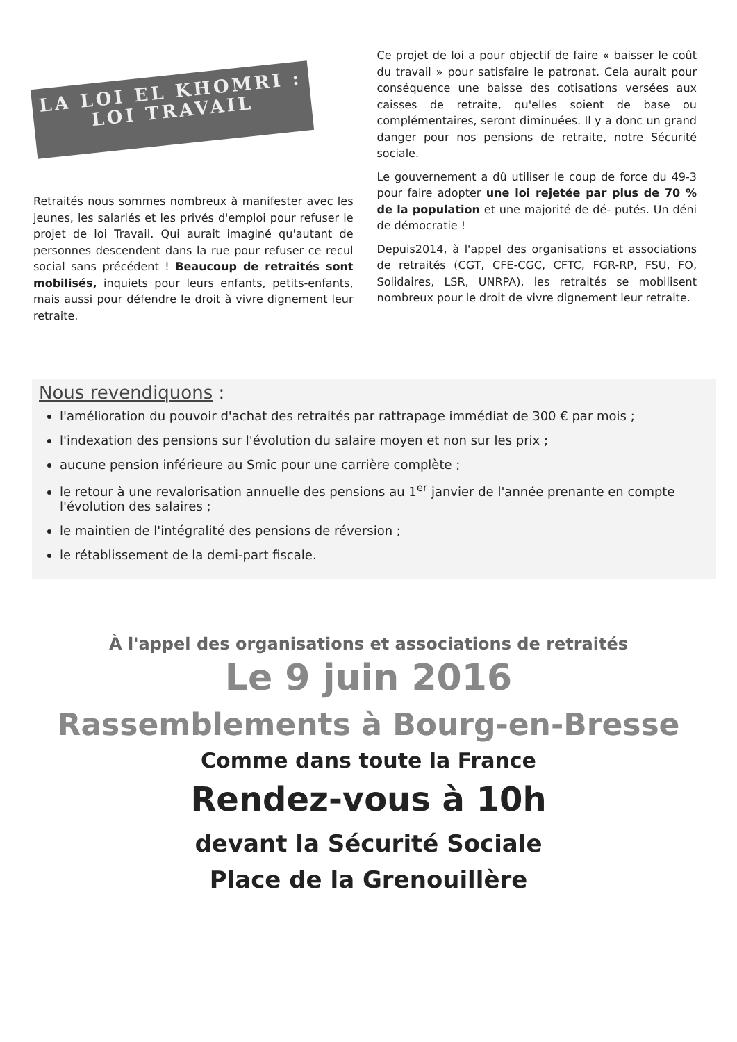LA LOI EL KHOMRI : LOI TRAVAIL
Retraités nous sommes nombreux à manifester avec les jeunes, les salariés et les privés d'emploi pour refuser le projet de loi Travail. Qui aurait imaginé qu'autant de personnes descendent dans la rue pour refuser ce recul social sans précédent ! Beaucoup de retraités sont mobilisés, inquiets pour leurs enfants, petits-enfants, mais aussi pour défendre le droit à vivre dignement leur retraite.
Ce projet de loi a pour objectif de faire « baisser le coût du travail » pour satisfaire le patronat. Cela aurait pour conséquence une baisse des cotisations versées aux caisses de retraite, qu'elles soient de base ou complémentaires, seront diminuées. Il y a donc un grand danger pour nos pensions de retraite, notre Sécurité sociale.
Le gouvernement a dû utiliser le coup de force du 49-3 pour faire adopter une loi rejetée par plus de 70 % de la population et une majorité de dé- putés. Un déni de démocratie !
Depuis2014, à l'appel des organisations et associations de retraités (CGT, CFE-CGC, CFTC, FGR-RP, FSU, FO, Solidaires, LSR, UNRPA), les retraités se mobilisent nombreux pour le droit de vivre dignement leur retraite.
Nous revendiquons :
l'amélioration du pouvoir d'achat des retraités par rattrapage immédiat de 300 € par mois ;
l'indexation des pensions sur l'évolution du salaire moyen et non sur les prix ;
aucune pension inférieure au Smic pour une carrière complète ;
le retour à une revalorisation annuelle des pensions au 1<sup>er</sup> janvier de l'année prenante en compte l'évolution des salaires ;
le maintien de l'intégralité des pensions de réversion ;
le rétablissement de la demi-part fiscale.
À l'appel des organisations et associations de retraités
Le 9 juin 2016
Rassemblements à Bourg-en-Bresse
Comme dans toute la France
Rendez-vous à 10h
devant la Sécurité Sociale
Place de la Grenouillère